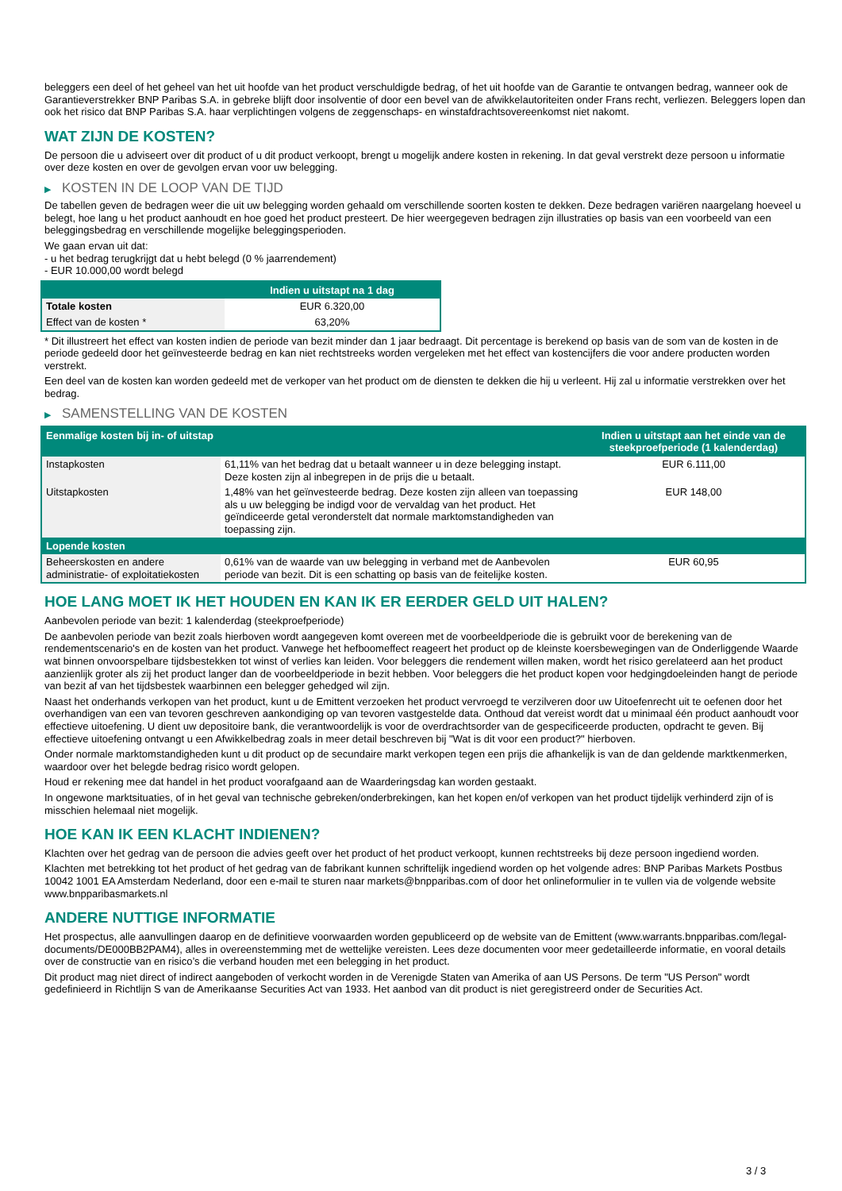beleggers een deel of het geheel van het uit hoofde van het product verschuldigde bedrag, of het uit hoofde van de Garantie te ontvangen bedrag, wanneer ook de Garantieverstrekker BNP Paribas S.A. in gebreke blijft door insolventie of door een bevel van de afwikkelautoriteiten onder Frans recht, verliezen. Beleggers lopen dan ook het risico dat BNP Paribas S.A. haar verplichtingen volgens de zeggenschaps- en winstafdrachtsovereenkomst niet nakomt.
WAT ZIJN DE KOSTEN?
De persoon die u adviseert over dit product of u dit product verkoopt, brengt u mogelijk andere kosten in rekening. In dat geval verstrekt deze persoon u informatie over deze kosten en over de gevolgen ervan voor uw belegging.
▶ KOSTEN IN DE LOOP VAN DE TIJD
De tabellen geven de bedragen weer die uit uw belegging worden gehaald om verschillende soorten kosten te dekken. Deze bedragen variëren naargelang hoeveel u belegt, hoe lang u het product aanhoudt en hoe goed het product presteert. De hier weergegeven bedragen zijn illustraties op basis van een voorbeeld van een beleggingsbedrag en verschillende mogelijke beleggingsperioden.
We gaan ervan uit dat:
- u het bedrag terugkrijgt dat u hebt belegd (0 % jaarrendement)
- EUR 10.000,00 wordt belegd
| | Indien u uitstapt na 1 dag |
| --- | --- |
| Totale kosten | EUR 6.320,00 |
| Effect van de kosten * | 63,20% |
* Dit illustreert het effect van kosten indien de periode van bezit minder dan 1 jaar bedraagt. Dit percentage is berekend op basis van de som van de kosten in de periode gedeeld door het geïnvesteerde bedrag en kan niet rechtstreeks worden vergeleken met het effect van kostencijfers die voor andere producten worden verstrekt.
Een deel van de kosten kan worden gedeeld met de verkoper van het product om de diensten te dekken die hij u verleent. Hij zal u informatie verstrekken over het bedrag.
▶ SAMENSTELLING VAN DE KOSTEN
| Eenmalige kosten bij in- of uitstap | | Indien u uitstapt aan het einde van de steekproefperiode (1 kalenderdag) |
| --- | --- | --- |
| Instapkosten | 61,11% van het bedrag dat u betaalt wanneer u in deze belegging instapt. Deze kosten zijn al inbegrepen in de prijs die u betaalt. | EUR 6.111,00 |
| Uitstapkosten | 1,48% van het geïnvesteerde bedrag. Deze kosten zijn alleen van toepassing als u uw belegging be indigd voor de vervaldag van het product. Het geïndiceerde getal veronderstelt dat normale marktomstandigheden van toepassing zijn. | EUR 148,00 |
| Lopende kosten | | |
| Beheerskosten en andere administratie- of exploitatiekosten | 0,61% van de waarde van uw belegging in verband met de Aanbevolen periode van bezit. Dit is een schatting op basis van de feitelijke kosten. | EUR 60,95 |
HOE LANG MOET IK HET HOUDEN EN KAN IK ER EERDER GELD UIT HALEN?
Aanbevolen periode van bezit: 1 kalenderdag (steekproefperiode)
De aanbevolen periode van bezit zoals hierboven wordt aangegeven komt overeen met de voorbeeldperiode die is gebruikt voor de berekening van de rendementscenario's en de kosten van het product. Vanwege het hefboomeffect reageert het product op de kleinste koersbewegingen van de Onderliggende Waarde wat binnen onvoorspelbare tijdsbestekken tot winst of verlies kan leiden. Voor beleggers die rendement willen maken, wordt het risico gerelateerd aan het product aanzienlijk groter als zij het product langer dan de voorbeeldperiode in bezit hebben. Voor beleggers die het product kopen voor hedgingdoeleinden hangt de periode van bezit af van het tijdsbestek waarbinnen een belegger gehedged wil zijn.
Naast het onderhands verkopen van het product, kunt u de Emittent verzoeken het product vervroegd te verzilveren door uw Uitoefenrecht uit te oefenen door het overhandigen van een van tevoren geschreven aankondiging op van tevoren vastgestelde data. Onthoud dat vereist wordt dat u minimaal één product aanhoudt voor effectieve uitoefening. U dient uw depositoire bank, die verantwoordelijk is voor de overdrachtsorder van de gespecificeerde producten, opdracht te geven. Bij effectieve uitoefening ontvangt u een Afwikkelbedrag zoals in meer detail beschreven bij "Wat is dit voor een product?" hierboven.
Onder normale marktomstandigheden kunt u dit product op de secundaire markt verkopen tegen een prijs die afhankelijk is van de dan geldende marktkenmerken, waardoor over het belegde bedrag risico wordt gelopen.
Houd er rekening mee dat handel in het product voorafgaand aan de Waarderingsdag kan worden gestaakt.
In ongewone marktsituaties, of in het geval van technische gebreken/onderbrekingen, kan het kopen en/of verkopen van het product tijdelijk verhinderd zijn of is misschien helemaal niet mogelijk.
HOE KAN IK EEN KLACHT INDIENEN?
Klachten over het gedrag van de persoon die advies geeft over het product of het product verkoopt, kunnen rechtstreeks bij deze persoon ingediend worden.
Klachten met betrekking tot het product of het gedrag van de fabrikant kunnen schriftelijk ingediend worden op het volgende adres: BNP Paribas Markets Postbus 10042 1001 EA Amsterdam Nederland, door een e-mail te sturen naar markets@bnpparibas.com of door het onlineformulier in te vullen via de volgende website www.bnpparibasmarkets.nl
ANDERE NUTTIGE INFORMATIE
Het prospectus, alle aanvullingen daarop en de definitieve voorwaarden worden gepubliceerd op de website van de Emittent (www.warrants.bnpparibas.com/legal-documents/DE000BB2PAM4), alles in overeenstemming met de wettelijke vereisten. Lees deze documenten voor meer gedetailleerde informatie, en vooral details over de constructie van en risico’s die verband houden met een belegging in het product.
Dit product mag niet direct of indirect aangeboden of verkocht worden in de Verenigde Staten van Amerika of aan US Persons. De term "US Person" wordt gedefinieerd in Richtlijn S van de Amerikaanse Securities Act van 1933. Het aanbod van dit product is niet geregistreerd onder de Securities Act.
3 / 3